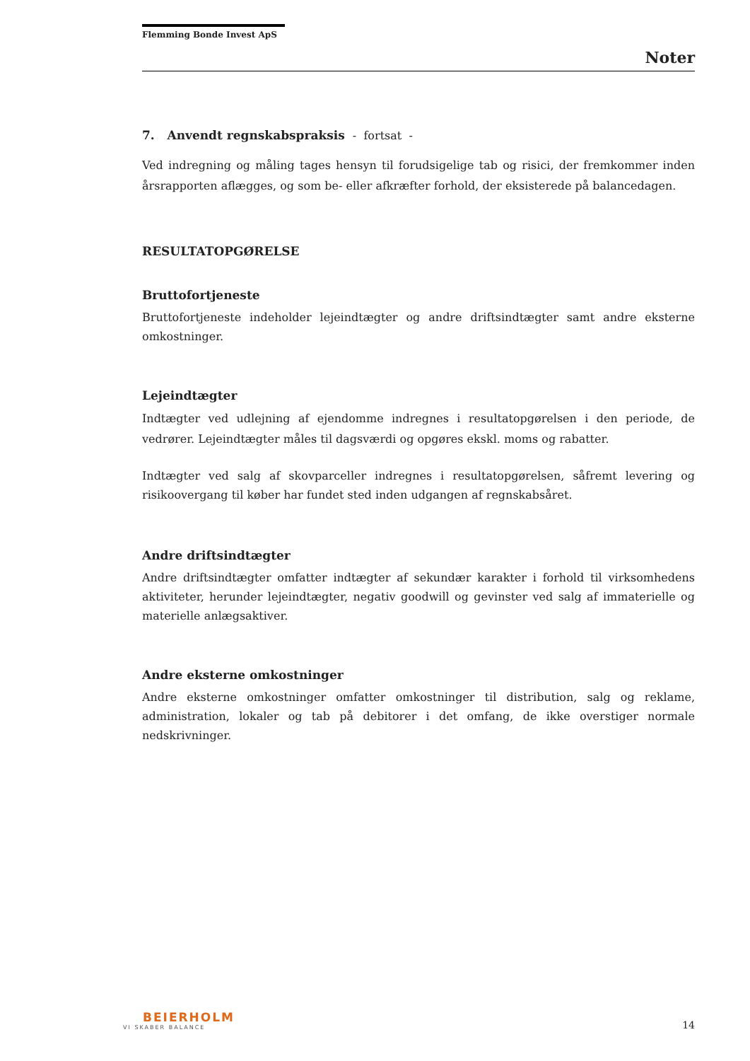Flemming Bonde Invest ApS
Noter
7. Anvendt regnskabspraksis - fortsat -
Ved indregning og måling tages hensyn til forudsigelige tab og risici, der fremkommer inden årsrapporten aflægges, og som be- eller afkræfter forhold, der eksisterede på balancedagen.
RESULTATOPGØRELSE
Bruttofortjeneste
Bruttofortjeneste indeholder lejeindtægter og andre driftsindtægter samt andre eksterne omkostninger.
Lejeindtægter
Indtægter ved udlejning af ejendomme indregnes i resultatopgørelsen i den periode, de vedrører. Lejeindtægter måles til dagsværdi og opgøres ekskl. moms og rabatter.
Indtægter ved salg af skovparceller indregnes i resultatopgørelsen, såfremt levering og risikoovergang til køber har fundet sted inden udgangen af regnskabsåret.
Andre driftsindtægter
Andre driftsindtægter omfatter indtægter af sekundær karakter i forhold til virksomhedens aktiviteter, herunder lejeindtægter, negativ goodwill og gevinster ved salg af immaterielle og materielle anlægsaktiver.
Andre eksterne omkostninger
Andre eksterne omkostninger omfatter omkostninger til distribution, salg og reklame, administration, lokaler og tab på debitorer i det omfang, de ikke overstiger normale nedskrivninger.
BEIERHOLM
VI SKABER BALANCE
14